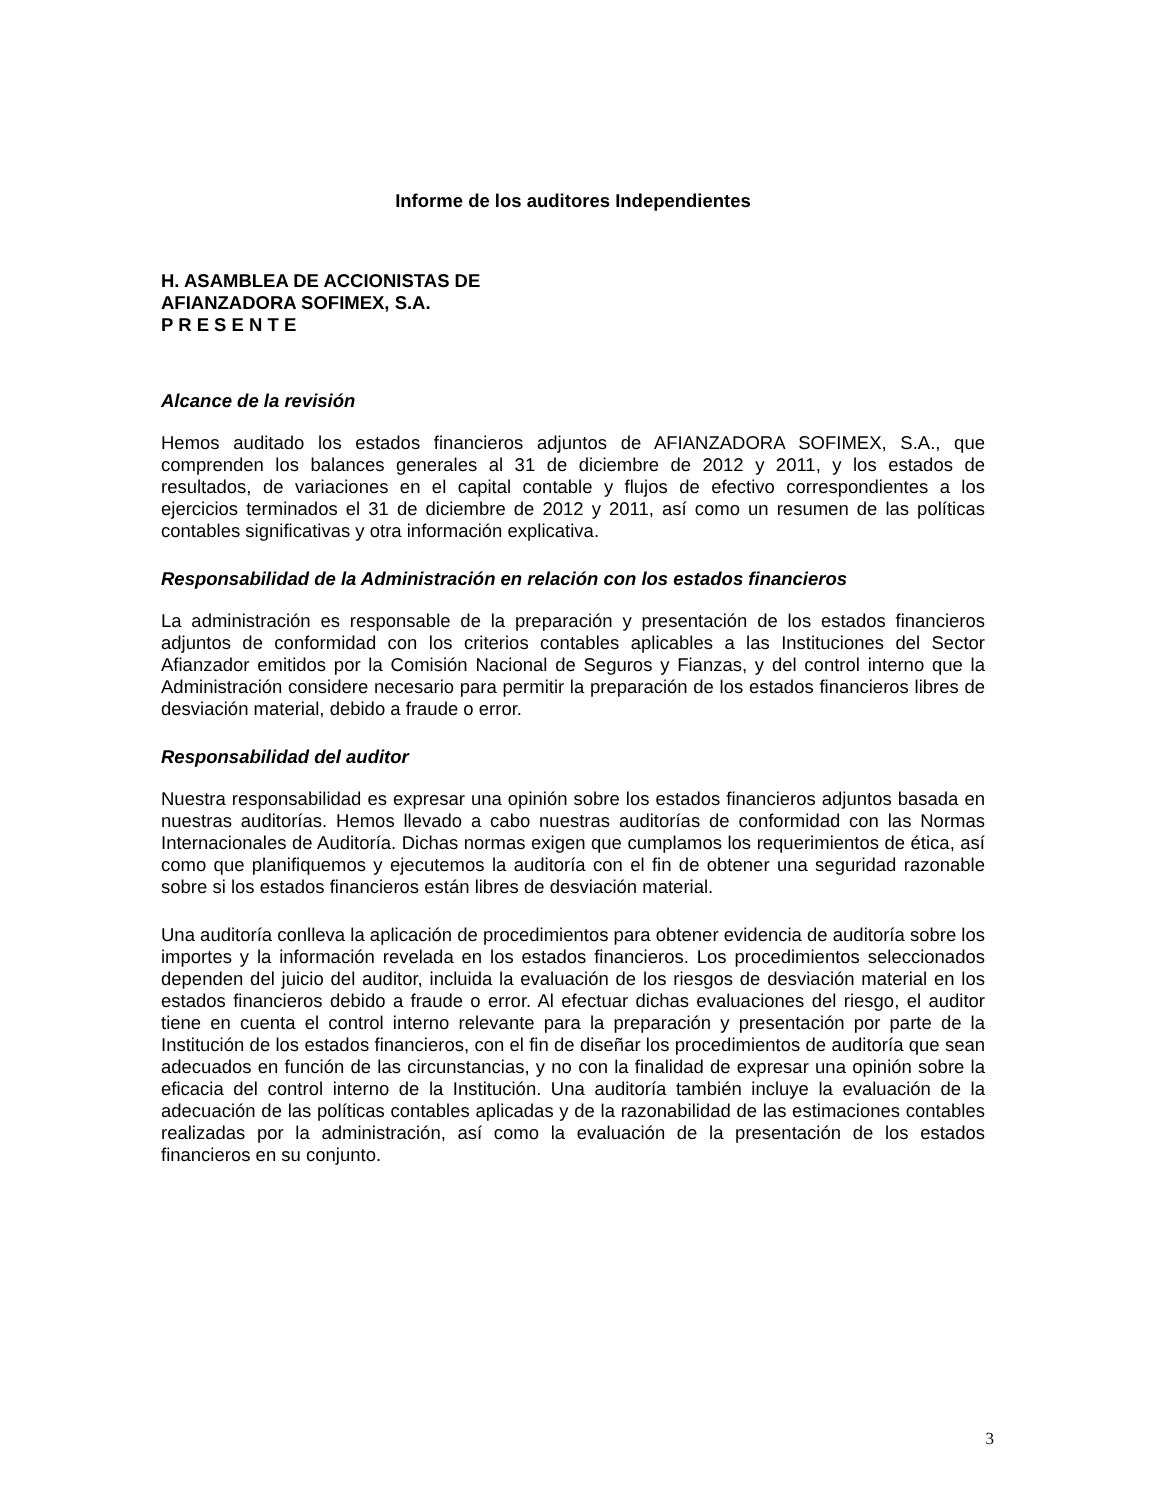Informe de los auditores Independientes
H. ASAMBLEA DE ACCIONISTAS DE
AFIANZADORA SOFIMEX, S.A.
P R E S E N T E
Alcance de la revisión
Hemos auditado los estados financieros adjuntos de AFIANZADORA SOFIMEX, S.A., que comprenden los balances generales al 31 de diciembre de 2012 y 2011, y los estados de resultados, de variaciones en el capital contable y flujos de efectivo correspondientes a los ejercicios terminados el 31 de diciembre de 2012 y 2011, así como un resumen de las políticas contables significativas y otra información explicativa.
Responsabilidad de la Administración en relación con los estados financieros
La administración es responsable de la preparación y presentación de los estados financieros adjuntos de conformidad con los criterios contables aplicables a las Instituciones del Sector Afianzador emitidos por la Comisión Nacional de Seguros y Fianzas, y del control interno que la Administración considere necesario para permitir la preparación de los estados financieros libres de desviación material, debido a fraude o error.
Responsabilidad del auditor
Nuestra responsabilidad es expresar una opinión sobre los estados financieros adjuntos basada en nuestras auditorías. Hemos llevado a cabo nuestras auditorías de conformidad con las Normas Internacionales de Auditoría. Dichas normas exigen que cumplamos los requerimientos de ética, así como que planifiquemos y ejecutemos la auditoría con el fin de obtener una seguridad razonable sobre si los estados financieros están libres de desviación material.
Una auditoría conlleva la aplicación de procedimientos para obtener evidencia de auditoría sobre los importes y la información revelada en los estados financieros. Los procedimientos seleccionados dependen del juicio del auditor, incluida la evaluación de los riesgos de desviación material en los estados financieros debido a fraude o error. Al efectuar dichas evaluaciones del riesgo, el auditor tiene en cuenta el control interno relevante para la preparación y presentación por parte de la Institución de los estados financieros, con el fin de diseñar los procedimientos de auditoría que sean adecuados en función de las circunstancias, y no con la finalidad de expresar una opinión sobre la eficacia del control interno de la Institución. Una auditoría también incluye la evaluación de la adecuación de las políticas contables aplicadas y de la razonabilidad de las estimaciones contables realizadas por la administración, así como la evaluación de la presentación de los estados financieros en su conjunto.
3